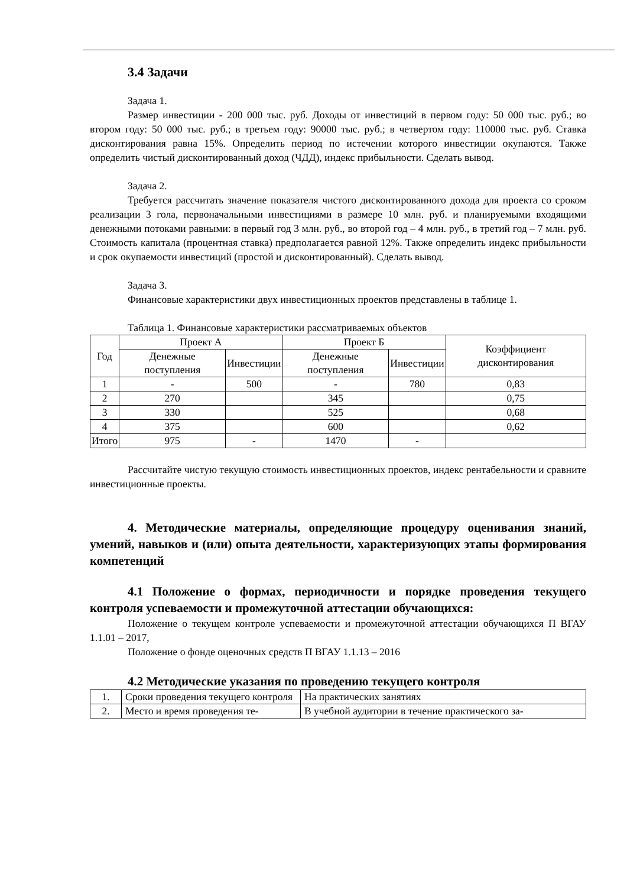3.4 Задачи
Задача 1.
Размер инвестиции - 200 000 тыс. руб. Доходы от инвестиций в первом году: 50 000 тыс. руб.; во втором году: 50 000 тыс. руб.; в третьем году: 90000 тыс. руб.; в четвертом году: 110000 тыс. руб. Ставка дисконтирования равна 15%. Определить период по истечении которого инвестиции окупаются. Также определить чистый дисконтированный доход (ЧДД), индекс прибыльности. Сделать вывод.
Задача 2.
Требуется рассчитать значение показателя чистого дисконтированного дохода для проекта со сроком реализации 3 гола, первоначальными инвестициями в размере 10 млн. руб. и планируемыми входящими денежными потоками равными: в первый год 3 млн. руб., во второй год – 4 млн. руб., в третий год – 7 млн. руб. Стоимость капитала (процентная ставка) предполагается равной 12%. Также определить индекс прибыльности и срок окупаемости инвестиций (простой и дисконтированный). Сделать вывод.
Задача 3.
Финансовые характеристики двух инвестиционных проектов представлены в таблице 1.
Таблица 1. Финансовые характеристики рассматриваемых объектов
| Год | Проект А | | Проект Б | | Коэффициент дисконтирования |
| | Денежные поступления | Инвестиции | Денежные поступления | Инвестиции | |
| 1 | - | 500 | - | 780 | 0,83 |
| 2 | 270 | | 345 | | 0,75 |
| 3 | 330 | | 525 | | 0,68 |
| 4 | 375 | | 600 | | 0,62 |
| Итого | 975 | - | 1470 | - | |
Рассчитайте чистую текущую стоимость инвестиционных проектов, индекс рентабельности и сравните инвестиционные проекты.
4. Методические материалы, определяющие процедуру оценивания знаний, умений, навыков и (или) опыта деятельности, характеризующих этапы формирования компетенций
4.1 Положение о формах, периодичности и порядке проведения текущего контроля успеваемости и промежуточной аттестации обучающихся:
Положение о текущем контроле успеваемости и промежуточной аттестации обучающихся П ВГАУ 1.1.01 – 2017,
Положение о фонде оценочных средств П ВГАУ 1.1.13 – 2016
4.2 Методические указания по проведению текущего контроля
| 1. | Сроки проведения текущего контроля | На практических занятиях |
| 2. | Место и время проведения те- | В учебной аудитории в течение практического за- |